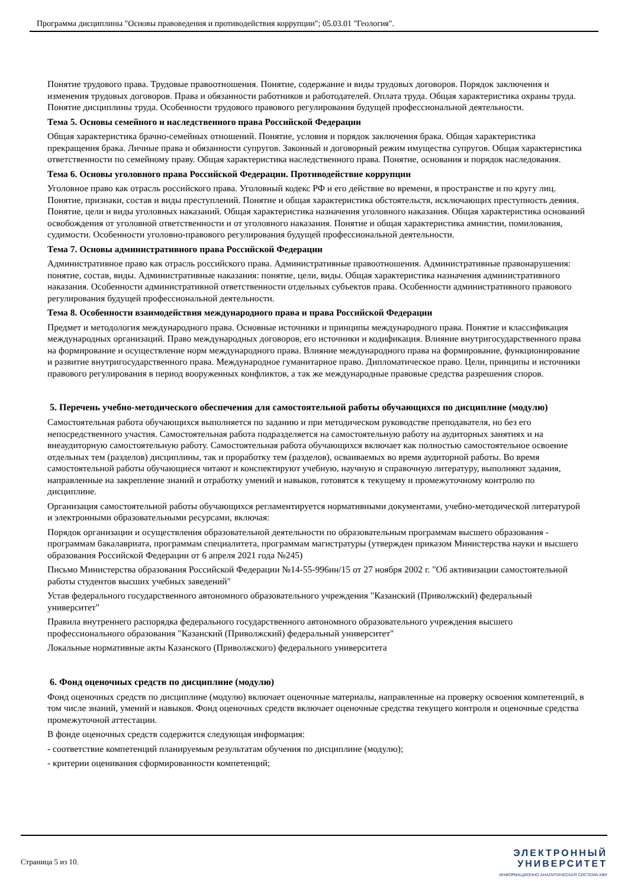Программа дисциплины "Основы правоведения и противодействия коррупции"; 05.03.01 "Геология".
Понятие трудового права. Трудовые правоотношения. Понятие, содержание и виды трудовых договоров. Порядок заключения и изменения трудовых договоров. Права и обязанности работников и работодателей. Оплата труда. Общая характеристика охраны труда. Понятие дисциплины труда. Особенности трудового правового регулирования будущей профессиональной деятельности.
Тема 5. Основы семейного и наследственного права Российской Федерации
Общая характеристика брачно-семейных отношений. Понятие, условия и порядок заключения брака. Общая характеристика прекращения брака. Личные права и обязанности супругов. Законный и договорный режим имущества супругов. Общая характеристика ответственности по семейному праву. Общая характеристика наследственного права. Понятие, основания и порядок наследования.
Тема 6. Основы уголовного права Российской Федерации. Противодействие коррупции
Уголовное право как отрасль российского права. Уголовный кодекс РФ и его действие во времени, в пространстве и по кругу лиц. Понятие, признаки, состав и виды преступлений. Понятие и общая характеристика обстоятельств, исключающих преступность деяния. Понятие, цели и виды уголовных наказаний. Общая характеристика назначения уголовного наказания. Общая характеристика оснований освобождения от уголовной ответственности и от уголовного наказания. Понятие и общая характеристика амнистии, помилования, судимости. Особенности уголовно-правового регулирования будущей профессиональной деятельности.
Тема 7. Основы административного права Российской Федерации
Административное право как отрасль российского права. Административные правоотношения. Административные правонарушения: понятие, состав, виды. Административные наказания: понятие, цели, виды. Общая характеристика назначения административного наказания. Особенности административной ответственности отдельных субъектов права. Особенности административного правового регулирования будущей профессиональной деятельности.
Тема 8. Особенности взаимодействия международного права и права Российской Федерации
Предмет и методология международного права. Основные источники и принципы международного права. Понятие и классификация международных организаций. Право международных договоров, его источники и кодификация. Влияние внутригосударственного права на формирование и осуществление норм международного права. Влияние международного права на формирование, функционирование и развитие внутригосударственного права. Международное гуманитарное право. Дипломатическое право. Цели, принципы и источники правового регулирования в период вооруженных конфликтов, а так же международные правовые средства разрешения споров.
5. Перечень учебно-методического обеспечения для самостоятельной работы обучающихся по дисциплине (модулю)
Самостоятельная работа обучающихся выполняется по заданию и при методическом руководстве преподавателя, но без его непосредственного участия. Самостоятельная работа подразделяется на самостоятельную работу на аудиторных занятиях и на внеаудиторную самостоятельную работу. Самостоятельная работа обучающихся включает как полностью самостоятельное освоение отдельных тем (разделов) дисциплины, так и проработку тем (разделов), осваиваемых во время аудиторной работы. Во время самостоятельной работы обучающиеся читают и конспектируют учебную, научную и справочную литературу, выполняют задания, направленные на закрепление знаний и отработку умений и навыков, готовятся к текущему и промежуточному контролю по дисциплине.
Организация самостоятельной работы обучающихся регламентируется нормативными документами, учебно-методической литературой и электронными образовательными ресурсами, включая:
Порядок организации и осуществления образовательной деятельности по образовательным программам высшего образования - программам бакалавриата, программам специалитета, программам магистратуры (утвержден приказом Министерства науки и высшего образования Российской Федерации от 6 апреля 2021 года №245)
Письмо Министерства образования Российской Федерации №14-55-996ин/15 от 27 ноября 2002 г. "Об активизации самостоятельной работы студентов высших учебных заведений"
Устав федерального государственного автономного образовательного учреждения "Казанский (Приволжский) федеральный университет"
Правила внутреннего распорядка федерального государственного автономного образовательного учреждения высшего профессионального образования "Казанский (Приволжский) федеральный университет"
Локальные нормативные акты Казанского (Приволжского) федерального университета
6. Фонд оценочных средств по дисциплине (модулю)
Фонд оценочных средств по дисциплине (модулю) включает оценочные материалы, направленные на проверку освоения компетенций, в том числе знаний, умений и навыков. Фонд оценочных средств включает оценочные средства текущего контроля и оценочные средства промежуточной аттестации.
В фонде оценочных средств содержится следующая информация:
- соответствие компетенций планируемым результатам обучения по дисциплине (модулю);
- критерии оценивания сформированности компетенций;
Страница 5 из 10.
ЭЛЕКТРОННЫЙ
УНИВЕРСИТЕТ
ИНФОРМАЦИОННО-АНАЛИТИЧЕСКАЯ СИСТЕМА КФУ